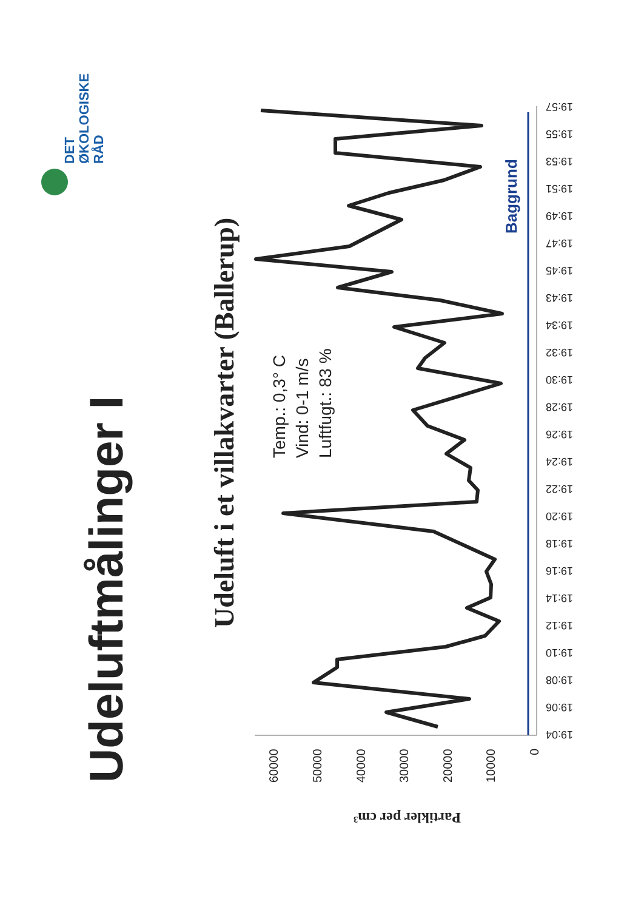Udeluftmålinger I
Udeluft i et villakvarter (Ballerup)
Temp.: 0,3° C
Vind: 0-1 m/s
Luftfugt.: 83 %
DET
ØKOLOGISKE
RÅD
Baggrund
Partikler per cm³
60000
50000
40000
30000
20000
10000
0
19:04
19:06
19:08
19:10
19:12
19:14
19:16
19:18
19:20
19:22
19:24
19:26
19:28
19:30
19:32
19:34
19:43
19:45
19:47
19:49
19:51
19:53
19:55
19:57